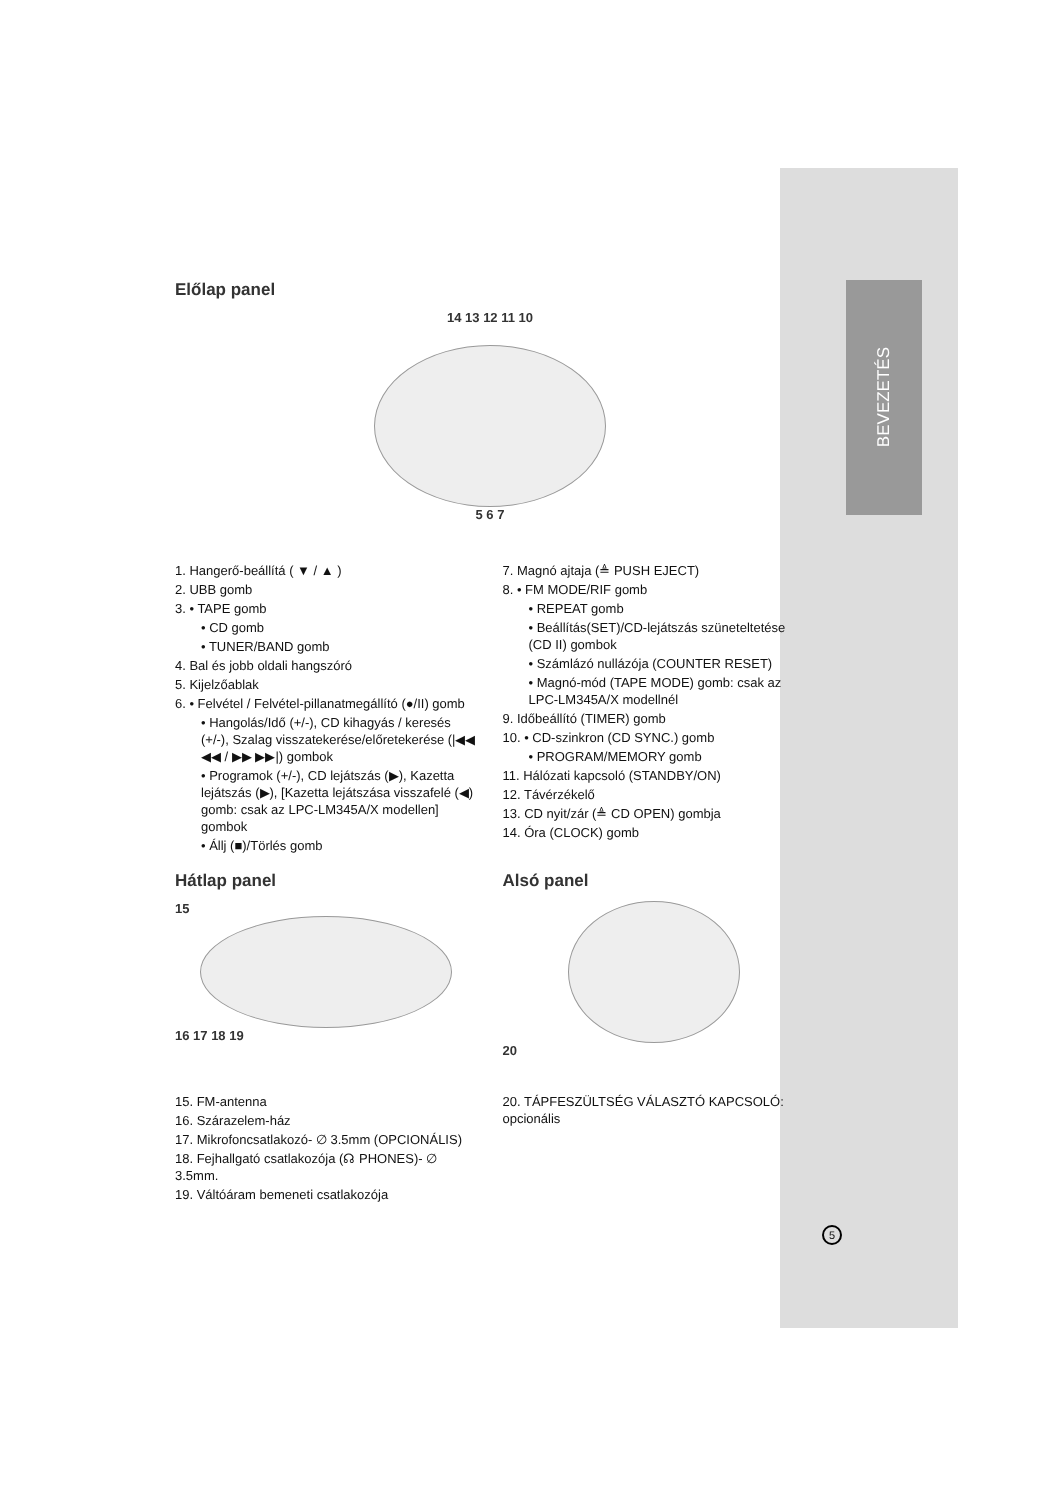BEVEZETÉS
Előlap panel
14 13 12 11 10
5 6 7
1. Hangerő-beállítá ( ▼ / ▲ )
2. UBB gomb
3. • TAPE gomb
• CD gomb
• TUNER/BAND gomb
4. Bal és jobb oldali hangszóró
5. Kijelzőablak
6. • Felvétel / Felvétel-pillanatmegállító (●/II) gomb
• Hangolás/Idő (+/-), CD kihagyás / keresés (+/-), Szalag visszatekerése/előretekerése (|◀◀ ◀◀ / ▶▶ ▶▶|) gombok
• Programok (+/-), CD lejátszás (▶), Kazetta lejátszás (▶), [Kazetta lejátszása visszafelé (◀) gomb: csak az LPC-LM345A/X modellen] gombok
• Állj (■)/Törlés gomb
7. Magnó ajtaja (≜ PUSH EJECT)
8. • FM MODE/RIF gomb
• REPEAT gomb
• Beállítás(SET)/CD-lejátszás szüneteltetése (CD II) gombok
• Számlázó nullázója (COUNTER RESET)
• Magnó-mód (TAPE MODE) gomb: csak az LPC-LM345A/X modellnél
9. Időbeállító (TIMER) gomb
10. • CD-szinkron (CD SYNC.) gomb
• PROGRAM/MEMORY gomb
11. Hálózati kapcsoló (STANDBY/ON)
12. Távérzékelő
13. CD nyit/zár (≜ CD OPEN) gombja
14. Óra (CLOCK) gomb
Hátlap panel
15
16 17 18 19
15. FM-antenna
16. Szárazelem-ház
17. Mikrofoncsatlakozó- ∅ 3.5mm (OPCIONÁLIS)
18. Fejhallgató csatlakozója (☊ PHONES)- ∅ 3.5mm.
19. Váltóáram bemeneti csatlakozója
Alsó panel
20
20. TÁPFESZÜLTSÉG VÁLASZTÓ KAPCSOLÓ: opcionális
5